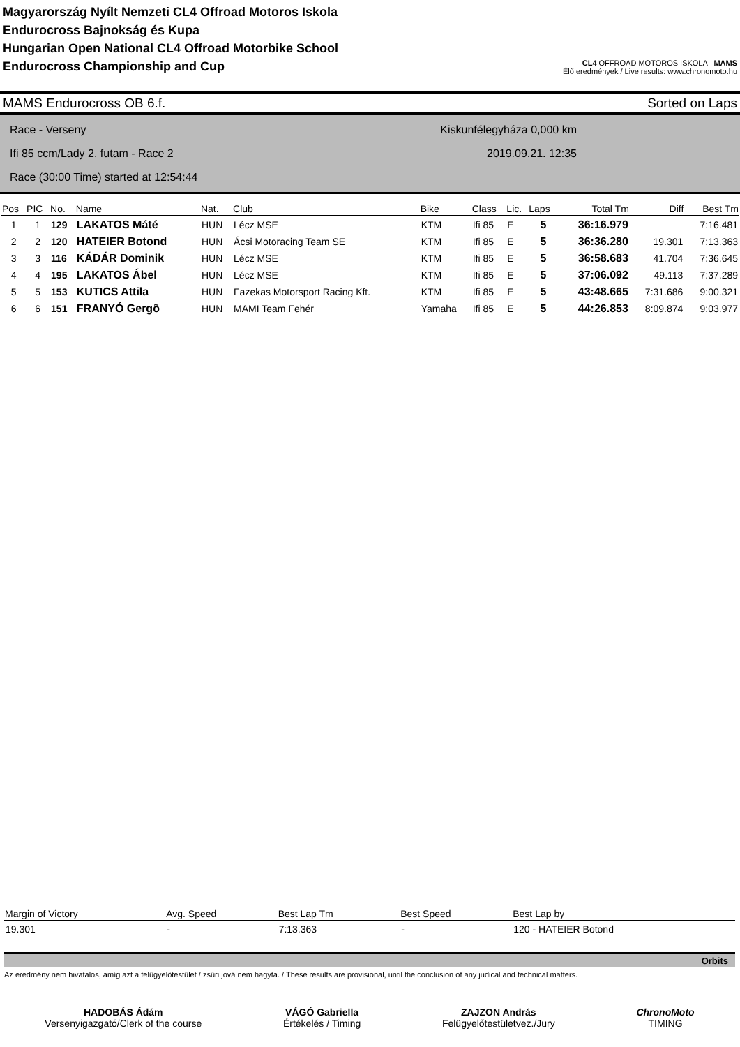Magyarország Nyílt Nemzeti CL4 Offroad Motoros Iskola
Endurocross Bajnokság és Kupa
Hungarian Open National CL4 Offroad Motorbike School
Endurocross Championship and Cup
CL4 OFFROAD MOTOROS ISKOLA MAMS
Élő eredmények / Live results: www.chronomoto.hu
MAMS Endurocross OB 6.f. Sorted on Laps
Race - Verseny
Ifi 85 ccm/Lady 2. futam - Race 2
Race (30:00 Time) started at 12:54:44
Kiskunfélegyháza 0,000 km
2019.09.21. 12:35
| Pos | PIC | No. | Name | Nat. | Club | Bike | Class | Lic. | Laps | Total Tm | Diff | Best Tm |
| --- | --- | --- | --- | --- | --- | --- | --- | --- | --- | --- | --- | --- |
| 1 | 1 | 129 | LAKATOS Máté | HUN | Lécz MSE | KTM | Ifi 85 | E | 5 | 36:16.979 | | 7:16.481 |
| 2 | 2 | 120 | HATEIER Botond | HUN | Ácsi Motoracing Team SE | KTM | Ifi 85 | E | 5 | 36:36.280 | 19.301 | 7:13.363 |
| 3 | 3 | 116 | KÁDÁR Dominik | HUN | Lécz MSE | KTM | Ifi 85 | E | 5 | 36:58.683 | 41.704 | 7:36.645 |
| 4 | 4 | 195 | LAKATOS Ábel | HUN | Lécz MSE | KTM | Ifi 85 | E | 5 | 37:06.092 | 49.113 | 7:37.289 |
| 5 | 5 | 153 | KUTICS Attila | HUN | Fazekas Motorsport Racing Kft. | KTM | Ifi 85 | E | 5 | 43:48.665 | 7:31.686 | 9:00.321 |
| 6 | 6 | 151 | FRANYÓ Gergõ | HUN | MAMI Team Fehér | Yamaha | Ifi 85 | E | 5 | 44:26.853 | 8:09.874 | 9:03.977 |
| Margin of Victory | Avg. Speed | Best Lap Tm | Best Speed | Best Lap by |
| --- | --- | --- | --- | --- |
| 19.301 | - | 7:13.363 | - | 120 - HATEIER Botond |
Orbits
Az eredmény nem hivatalos, amíg azt a felügyelőtestület / zsűri jóvá nem hagyta. / These results are provisional, until the conclusion of any judical and technical matters.
HADOBÁS Ádám
Versenyigazgató/Clerk of the course
VÁGÓ Gabriella
Értékelés / Timing
ZAJZON András
Felügyelőtestületvez./Jury
ChronoMoto
TIMING